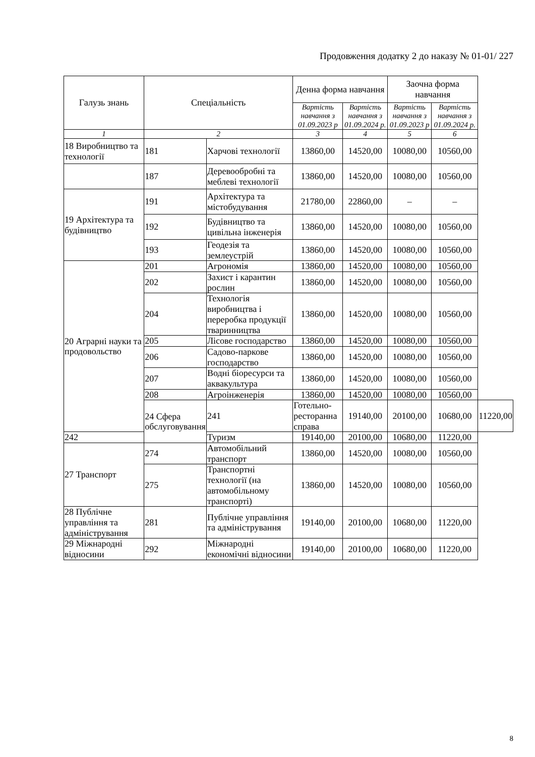Продовження додатку 2 до наказу № 01-01/ 227
| Галузь знань | Спеціальність | | Денна форма навчання | | Заочна форма навчання | | |
| --- | --- | --- | --- | --- | --- | --- | --- |
| | | | Вартість навчання з 01.09.2023 р | Вартість навчання з 01.09.2024 р. | Вартість навчання з 01.09.2023 р | Вартість навчання з 01.09.2024 р. | |
| 1 | 2 | | 3 | 4 | 5 | 6 | |
| 18 Виробництво та технології | 181 | Харчові технології | 13860,00 | 14520,00 | 10080,00 | 10560,00 | |
| | 187 | Деревообробні та меблеві технології | 13860,00 | 14520,00 | 10080,00 | 10560,00 | |
| 19 Архітектура та будівництво | 191 | Архітектура та містобудування | 21780,00 | 22860,00 | – | – | |
| | 192 | Будівництво та цивільна інженерія | 13860,00 | 14520,00 | 10080,00 | 10560,00 | |
| | 193 | Геодезія та землеустрій | 13860,00 | 14520,00 | 10080,00 | 10560,00 | |
| 20 Аграрні науки та продовольство | 201 | Агрономія | 13860,00 | 14520,00 | 10080,00 | 10560,00 | |
| | 202 | Захист і карантин рослин | 13860,00 | 14520,00 | 10080,00 | 10560,00 | |
| | 204 | Технологія виробництва і переробка продукції тваринництва | 13860,00 | 14520,00 | 10080,00 | 10560,00 | |
| | 205 | Лісове господарство | 13860,00 | 14520,00 | 10080,00 | 10560,00 | |
| | 206 | Садово-паркове господарство | 13860,00 | 14520,00 | 10080,00 | 10560,00 | |
| | 207 | Водні біоресурси та аквакультура | 13860,00 | 14520,00 | 10080,00 | 10560,00 | |
| | 208 | Агроінженерія | 13860,00 | 14520,00 | 10080,00 | 10560,00 | |
| | 24 Сфера обслуговування | 241 | Готельно-ресторанна справа | 19140,00 | 20100,00 | 10680,00 | 11220,00 |
| 242 | | Туризм | 19140,00 | 20100,00 | 10680,00 | 11220,00 | |
| 27 Транспорт | 274 | Автомобільний транспорт | 13860,00 | 14520,00 | 10080,00 | 10560,00 | |
| | 275 | Транспортні технології (на автомобільному транспорті) | 13860,00 | 14520,00 | 10080,00 | 10560,00 | |
| 28 Публічне управління та адміністрування | 281 | Публічне управління та адміністрування | 19140,00 | 20100,00 | 10680,00 | 11220,00 | |
| 29 Міжнародні відносини | 292 | Міжнародні економічні відносини | 19140,00 | 20100,00 | 10680,00 | 11220,00 | |
8